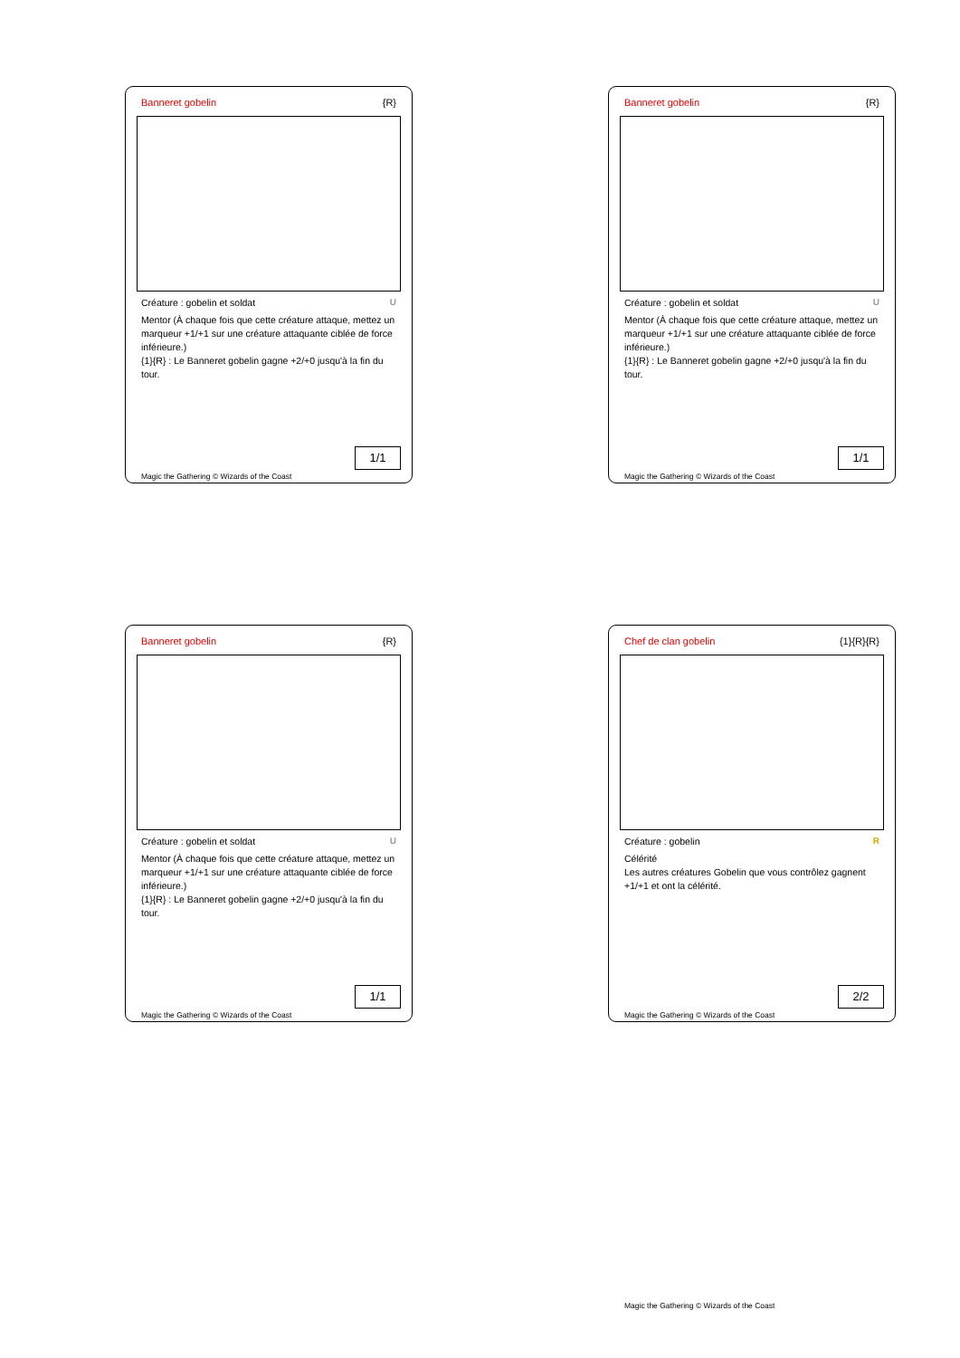Banneret gobelin {R}
Créature : gobelin et soldat U
Mentor (À chaque fois que cette créature attaque, mettez un marqueur +1/+1 sur une créature attaquante ciblée de force inférieure.)
{1}{R} : Le Banneret gobelin gagne +2/+0 jusqu'à la fin du tour.
1/1
Magic the Gathering © Wizards of the Coast
Banneret gobelin {R}
Créature : gobelin et soldat U
Mentor (À chaque fois que cette créature attaque, mettez un marqueur +1/+1 sur une créature attaquante ciblée de force inférieure.)
{1}{R} : Le Banneret gobelin gagne +2/+0 jusqu'à la fin du tour.
1/1
Magic the Gathering © Wizards of the Coast
Banneret gobelin {R}
Créature : gobelin et soldat U
Mentor (À chaque fois que cette créature attaque, mettez un marqueur +1/+1 sur une créature attaquante ciblée de force inférieure.)
{1}{R} : Le Banneret gobelin gagne +2/+0 jusqu'à la fin du tour.
1/1
Magic the Gathering © Wizards of the Coast
Chef de clan gobelin {1}{R}{R}
Créature : gobelin R
Célérité
Les autres créatures Gobelin que vous contrôlez gagnent +1/+1 et ont la célérité.
2/2
Magic the Gathering © Wizards of the Coast
Magic the Gathering © Wizards of the Coast